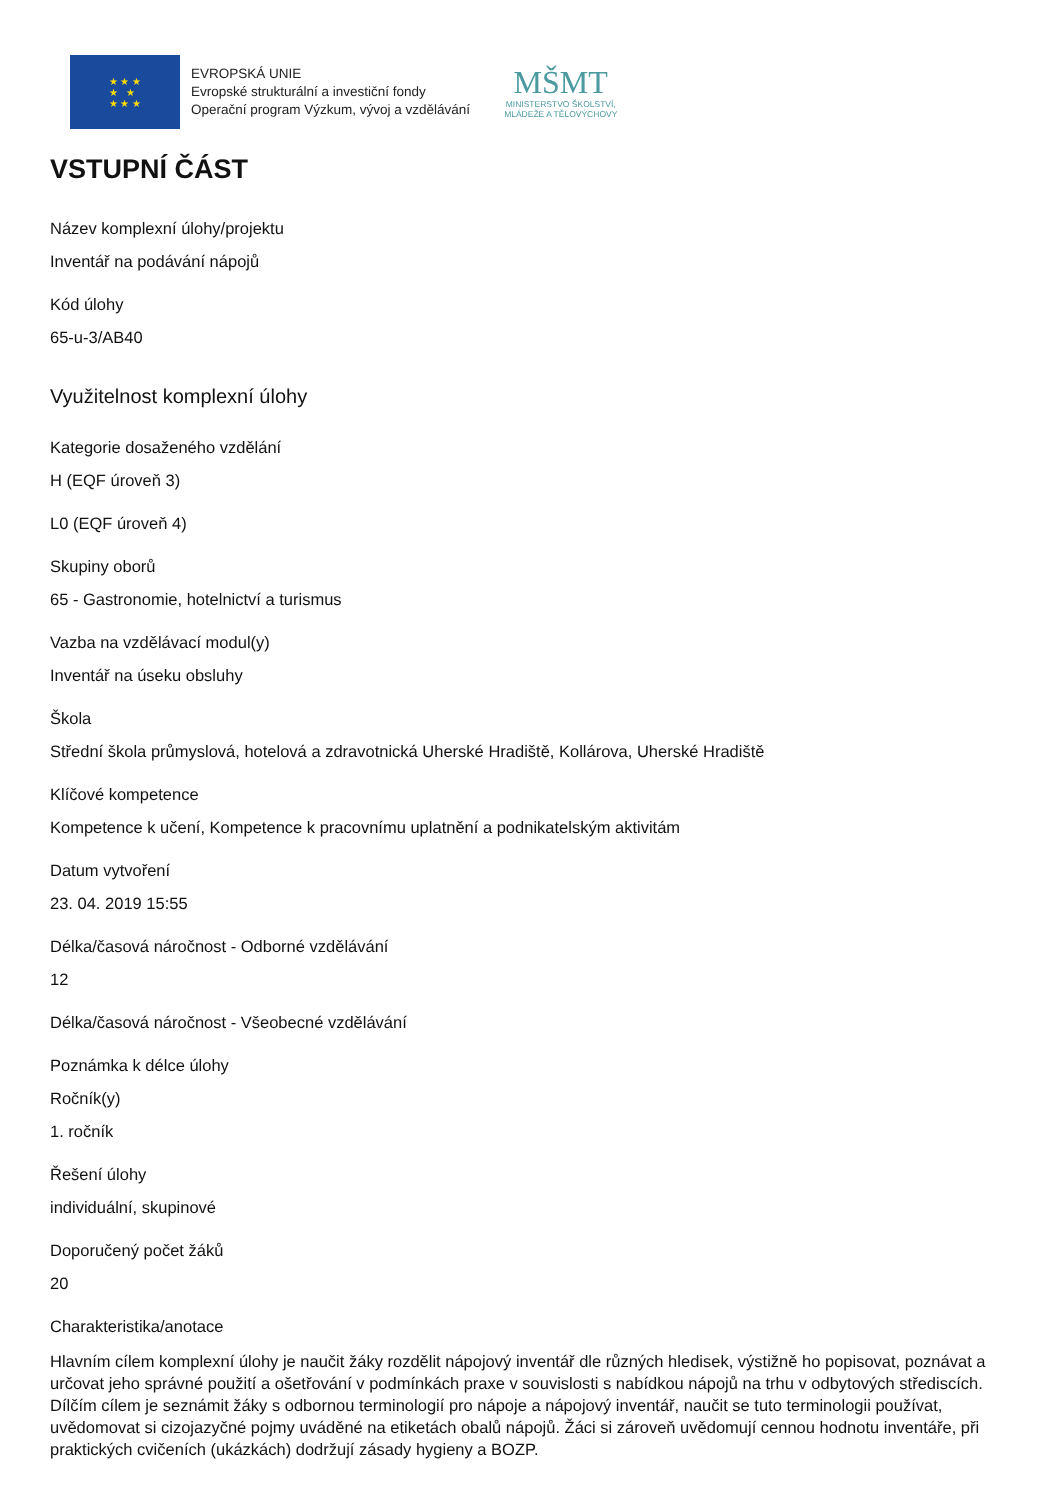★ ★ ★
★ ★
★ ★ ★
EVROPSKÁ UNIE
Evropské strukturální a investiční fondy
Operační program Výzkum, vývoj a vzdělávání
MŠMT
MINISTERSTVO ŠKOLSTVÍ,
MLÁDEŽE A TĚLOVÝCHOVY
VSTUPNÍ ČÁST
Název komplexní úlohy/projektu
Inventář na podávání nápojů
Kód úlohy
65-u-3/AB40
Využitelnost komplexní úlohy
Kategorie dosaženého vzdělání
H (EQF úroveň 3)
L0 (EQF úroveň 4)
Skupiny oborů
65 - Gastronomie, hotelnictví a turismus
Vazba na vzdělávací modul(y)
Inventář na úseku obsluhy
Škola
Střední škola průmyslová, hotelová a zdravotnická Uherské Hradiště, Kollárova, Uherské Hradiště
Klíčové kompetence
Kompetence k učení, Kompetence k pracovnímu uplatnění a podnikatelským aktivitám
Datum vytvoření
23. 04. 2019 15:55
Délka/časová náročnost - Odborné vzdělávání
12
Délka/časová náročnost - Všeobecné vzdělávání
Poznámka k délce úlohy
Ročník(y)
1. ročník
Řešení úlohy
individuální, skupinové
Doporučený počet žáků
20
Charakteristika/anotace
Hlavním cílem komplexní úlohy je naučit žáky rozdělit nápojový inventář dle různých hledisek, výstižně ho popisovat, poznávat a určovat jeho správné použití a ošetřování v podmínkách praxe v souvislosti s nabídkou nápojů na trhu v odbytových střediscích. Dílčím cílem je seznámit žáky s odbornou terminologií pro nápoje a nápojový inventář, naučit se tuto terminologii používat, uvědomovat si cizojazyčné pojmy uváděné na etiketách obalů nápojů. Žáci si zároveň uvědomují cennou hodnotu inventáře, při praktických cvičeních (ukázkách) dodržují zásady hygieny a BOZP.